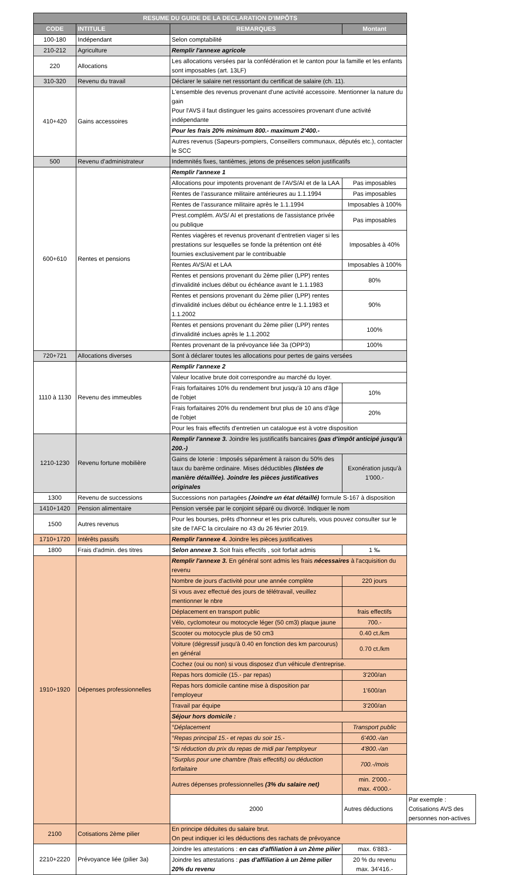| RESUME DU GUIDE DE LA DECLARATION D'IMPÔTS | | | | |
| --- | --- | --- | --- | --- |
| CODE | INTITULE | REMARQUES | Montant | |
| 100-180 | Indépendant | Selon comptabilité | | |
| 210-212 | Agriculture | Remplir l'annexe agricole | | |
| 220 | Allocations | Les allocations versées par la confédération et le canton pour la famille et les enfants sont imposables (art. 13LF) | | |
| 310-320 | Revenu du travail | Déclarer le salaire net ressortant du certificat de salaire (ch. 11). | | |
| 410+420 | Gains accessoires | L'ensemble des revenus provenant d'une activité accessoire. Mentionner la nature du gain Pour l'AVS il faut distinguer les gains accessoires provenant d'une activité indépendante | | |
| | | Pour les frais 20% minimum 800.- maximum 2'400.- | | |
| | | Autres revenus (Sapeurs-pompiers, Conseillers communaux, députés etc.), contacter le SCC | | |
| 500 | Revenu d'administrateur | Indemnités fixes, tantièmes, jetons de présences selon justificatifs | | |
| 600+610 | Rentes et pensions | Remplir l'annexe 1 | | |
| | | Allocations pour impotents provenant de l’AVS/AI et de la LAA | Pas imposables | |
| | | Rentes de l’assurance militaire antérieures au 1.1.1994 | Pas imposables | |
| | | Rentes de l’assurance militaire après le 1.1.1994 | Imposables à 100% | |
| | | Prest.complém. AVS/ AI et prestations de l'assistance privée ou publique | Pas imposables | |
| | | Rentes viagères et revenus provenant d’entretien viager si les prestations sur lesquelles se fonde la prétention ont été fournies exclusivement par le contribuable | Imposables à 40% | |
| | | Rentes AVS/AI et LAA | Imposables à 100% | |
| | | Rentes et pensions provenant du 2ème pilier (LPP) rentes d'invalidité inclues début ou échéance avant le 1.1.1983 | 80% | |
| | | Rentes et pensions provenant du 2ème pilier (LPP) rentes d'invalidité inclues début ou échéance entre le 1.1.1983 et 1.1.2002 | 90% | |
| | | Rentes et pensions provenant du 2ème pilier (LPP) rentes d'invalidité inclues après le 1.1.2002 | 100% | |
| | | Rentes provenant de la prévoyance liée 3a (OPP3) | 100% | |
| 720+721 | Allocations diverses | Sont à déclarer toutes les allocations pour pertes de gains versées | | |
| 1110 à 1130 | Revenu des immeubles | Remplir l'annexe 2 | | |
| | | Valeur locative brute doit correspondre au marché du loyer. | | |
| | | Frais forfaitaires 10% du rendement brut jusqu'à 10 ans d'âge de l'objet | 10% | |
| | | Frais forfaitaires 20% du rendement brut plus de 10 ans d'âge de l'objet | 20% | |
| | | Pour les frais effectifs d'entretien un catalogue est à votre disposition | | |
| 1210-1230 | Revenu fortune mobilière | Remplir l'annexe 3. Joindre les justificatifs bancaires (pas d'impôt anticipé jusqu'à 200.-) | | |
| | | Gains de loterie : Imposés séparément à raison du 50% des taux du barème ordinaire. Mises déductibles (listées de manière détaillée). Joindre les pièces justificatives originales | Exonération jusqu'à 1'000.- | |
| 1300 | Revenu de successions | Successions non partagées (Joindre un état détaillé) formule S-167 à disposition | | |
| 1410+1420 | Pension alimentaire | Pension versée par le conjoint séparé ou divorcé. Indiquer le nom | | |
| 1500 | Autres revenus | Pour les bourses, prêts d'honneur et les prix culturels, vous pouvez consulter sur le site de l'AFC la circulaire no 43 du 26 février 2019. | | |
| 1710+1720 | Intérêts passifs | Remplir l'annexe 4. Joindre les pièces justificatives | | |
| 1800 | Frais d'admin. des titres | Selon annexe 3. Soit frais effectifs , soit forfait admis | 1 ‰ | |
| 1910+1920 | Dépenses professionnelles | Remplir l'annexe 3. En général sont admis les frais nécessaires à l'acquisition du revenu | | |
| | | Nombre de jours d'activité pour une année complète | 220 jours | |
| | | Si vous avez effectué des jours de télétravail, veuillez mentionner le nbre | | |
| | | Déplacement en transport public | frais effectifs | |
| | | Vélo, cyclomoteur ou motocycle léger (50 cm3) plaque jaune | 700.- | |
| | | Scooter ou motocycle plus de 50 cm3 | 0.40 ct./km | |
| | | Voiture (dégressif jusqu'à 0.40 en fonction des km parcourus) en général | 0.70 ct./km | |
| | | Cochez (oui ou non) si vous disposez d'un véhicule d'entreprise. | | |
| | | Repas hors domicile (15.- par repas) | 3'200/an | |
| | | Repas hors domicile cantine mise à disposition par l'employeur | 1'600/an | |
| | | Travail par équipe | 3'200/an | |
| | | Séjour hors domicile : | | |
| | | °Déplacement | Transport public | |
| | | °Repas principal 15.- et repas du soir 15.- | 6'400.-/an | |
| | | °Si réduction du prix du repas de midi par l'employeur | 4'800.-/an | |
| | | °Surplus pour une chambre (frais effectifs) ou déduction forfaitaire | 700.-/mois | |
| | | Autres dépenses professionnelles (3% du salaire net) | min. 2'000.- max. 4'000.- | |
| | | 2000 | Autres déductions | Par exemple : Cotisations AVS des personnes non-actives |
| 2100 | Cotisations 2ème pilier | En principe déduites du salaire brut. On peut indiquer ici les déductions des rachats de prévoyance | | |
| 2210+2220 | Prévoyance liée (pilier 3a) | Joindre les attestations : en cas d'affiliation à un 2ème pilier | max. 6'883.- | |
| | | Joindre les attestations : pas d'affiliation à un 2ème pilier 20% du revenu | 20 % du revenu max. 34'416.- | |